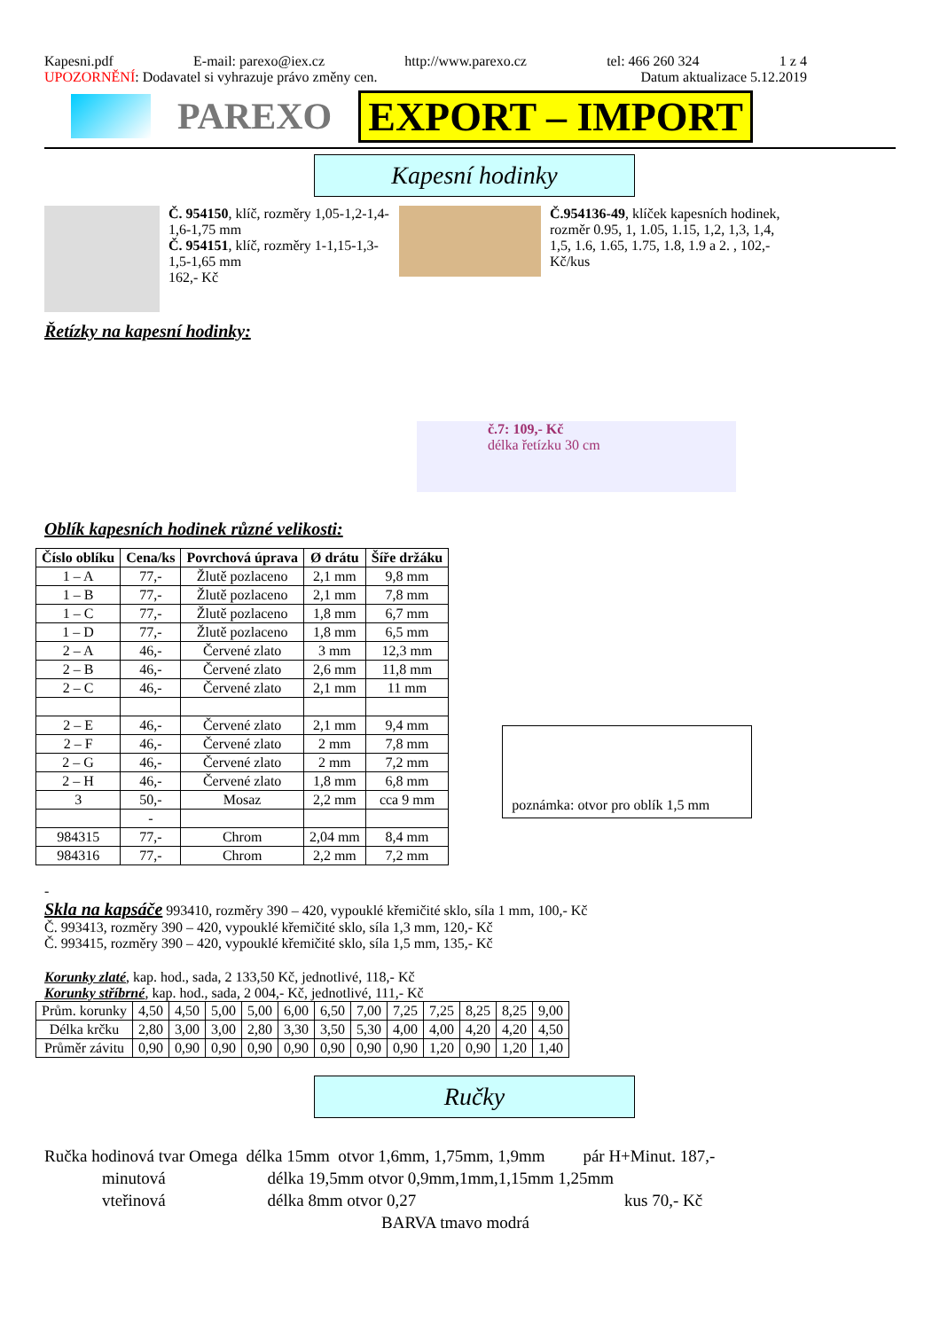Kapesni.pdf E-mail: parexo@iex.cz http://www.parexo.cz tel: 466 260 324 1 z 4
UPOZORNĚNÍ: Dodavatel si vyhrazuje právo změny cen. Datum aktualizace 5.12.2019
PAREXO EXPORT – IMPORT
Kapesní hodinky
Č. 954150, klíč, rozměry 1,05-1,2-1,4-1,6-1,75 mm
Č. 954151, klíč, rozměry 1-1,15-1,3-1,5-1,65 mm
162,- Kč
Č.954136-49, klíček kapesních hodinek, rozměr 0.95, 1, 1.05, 1.15, 1,2, 1,3, 1,4, 1,5, 1.6, 1.65, 1.75, 1.8, 1.9 a 2. , 102,- Kč/kus
Řetízky na kapesní hodinky:
č.7: 109,- Kč
délka řetízku 30 cm
Oblík kapesních hodinek různé velikosti:
| Číslo oblíku | Cena/ks | Povrchová úprava | Ø drátu | Šíře držáku |
| --- | --- | --- | --- | --- |
| 1 – A | 77,- | Žlutě pozlaceno | 2,1 mm | 9,8 mm |
| 1 – B | 77,- | Žlutě pozlaceno | 2,1 mm | 7,8 mm |
| 1 – C | 77,- | Žlutě pozlaceno | 1,8 mm | 6,7 mm |
| 1 – D | 77,- | Žlutě pozlaceno | 1,8 mm | 6,5 mm |
| 2 – A | 46,- | Červené zlato | 3 mm | 12,3 mm |
| 2 – B | 46,- | Červené zlato | 2,6 mm | 11,8 mm |
| 2 – C | 46,- | Červené zlato | 2,1 mm | 11 mm |
| 2 – E | 46,- | Červené zlato | 2,1 mm | 9,4 mm |
| 2 – F | 46,- | Červené zlato | 2 mm | 7,8 mm |
| 2 – G | 46,- | Červené zlato | 2 mm | 7,2 mm |
| 2 – H | 46,- | Červené zlato | 1,8 mm | 6,8 mm |
| 3 | 50,- | Mosaz | 2,2 mm | cca 9 mm |
| | - | | | |
| 984315 | 77,- | Chrom | 2,04 mm | 8,4 mm |
| 984316 | 77,- | Chrom | 2,2 mm | 7,2 mm |
poznámka: otvor pro oblík 1,5 mm
-
Skla na kapsáče 993410, rozměry 390 – 420, vypouklé křemičité sklo, síla 1 mm, 100,- Kč
Č. 993413, rozměry 390 – 420, vypouklé křemičité sklo, síla 1,3 mm, 120,- Kč
Č. 993415, rozměry 390 – 420, vypouklé křemičité sklo, síla 1,5 mm, 135,- Kč
Korunky zlaté, kap. hod., sada, 2 133,50 Kč, jednotlivé, 118,- Kč
Korunky stříbrné, kap. hod., sada, 2 004,- Kč, jednotlivé, 111,- Kč
| Prům. korunky | 4,50 | 4,50 | 5,00 | 5,00 | 6,00 | 6,50 | 7,00 | 7,25 | 7,25 | 8,25 | 8,25 | 9,00 |
| Délka krčku | 2,80 | 3,00 | 3,00 | 2,80 | 3,30 | 3,50 | 5,30 | 4,00 | 4,00 | 4,20 | 4,20 | 4,50 |
| Průměr závitu | 0,90 | 0,90 | 0,90 | 0,90 | 0,90 | 0,90 | 0,90 | 0,90 | 1,20 | 0,90 | 1,20 | 1,40 |
Ručky
Ručka hodinová tvar Omega délka 15mm otvor 1,6mm, 1,75mm, 1,9mm pár H+Minut. 187,-
minutová délka 19,5mm otvor 0,9mm,1mm,1,15mm 1,25mm
vteřinová délka 8mm otvor 0,27 kus 70,- Kč
BARVA tmavo modrá